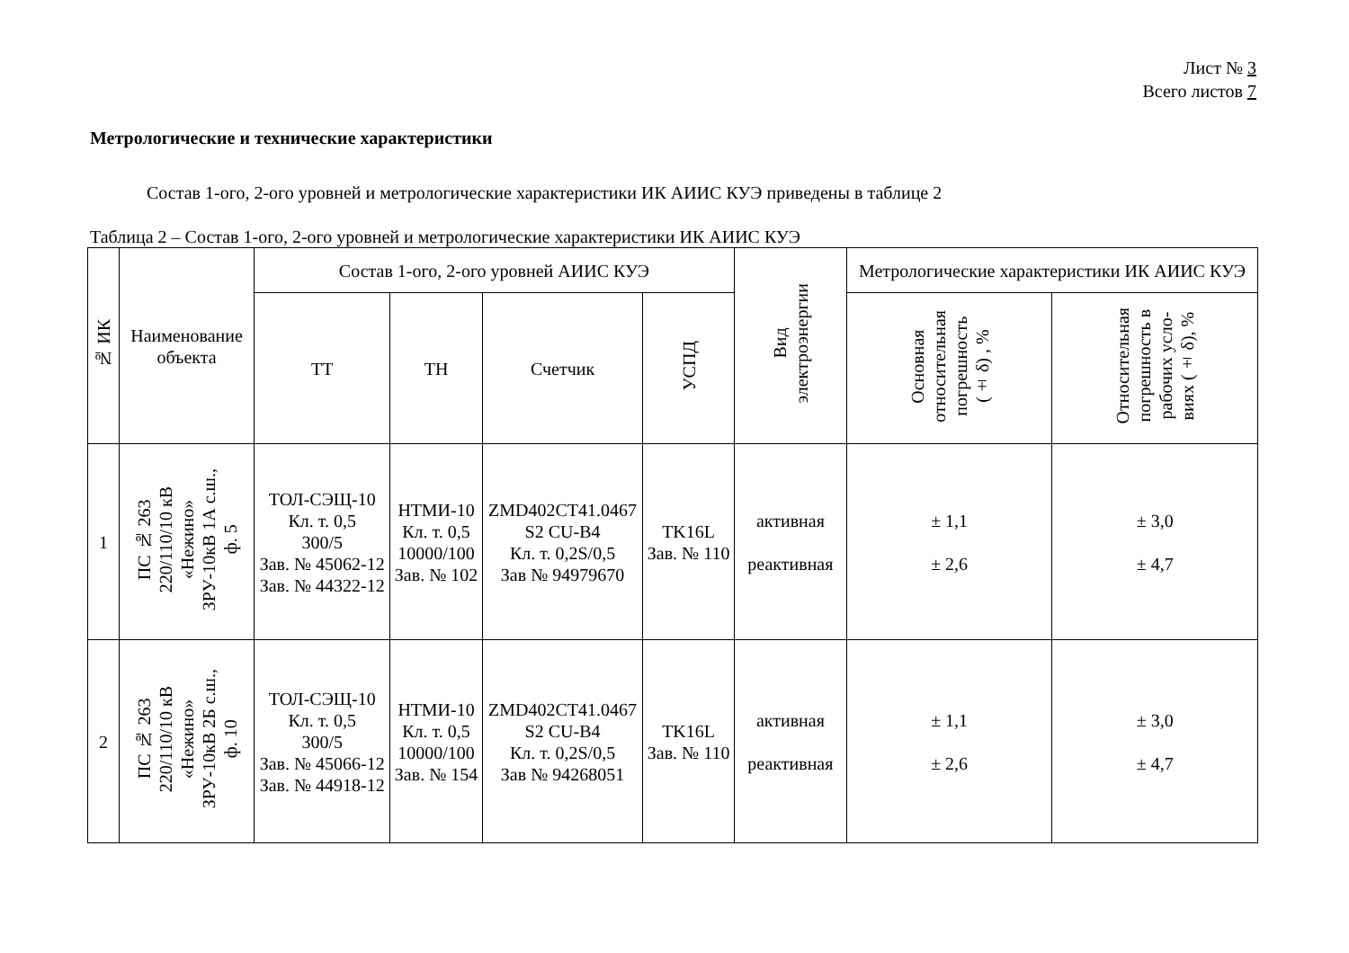Лист № 3
Всего листов 7
Метрологические и технические характеристики
Состав 1-ого, 2-ого уровней и метрологические характеристики ИК АИИС КУЭ приведены в таблице 2
Таблица 2 – Состав 1-ого, 2-ого уровней и метрологические характеристики ИК АИИС КУЭ
| № ИК | Наименование объекта | Состав 1-ого, 2-ого уровней АИИС КУЭ | | | | Вид электроэнергии | Метрологические характеристики ИК АИИС КУЭ | |
| --- | --- | --- | --- | --- | --- | --- | --- | --- |
| | | ТТ | ТН | Счетчик | УСПД | | Основная относительная погрешность (± δ) , % | Относительная погрешность в рабочих усло- виях (± δ), % |
| 1 | ПС № 263 220/110/10 кВ «Нежино» ЗРУ-10кВ 1А с.ш., ф. 5 | ТОЛ-СЭЩ-10 Кл. т. 0,5 300/5 Зав. № 45062-12 Зав. № 44322-12 | НТМИ-10 Кл. т. 0,5 10000/100 Зав. № 102 | ZMD402CT41.0467 S2 CU-B4 Кл. т. 0,2S/0,5 Зав № 94979670 | TK16L Зав. № 110 | активная реактивная | ± 1,1 ± 2,6 | ± 3,0 ± 4,7 |
| 2 | ПС № 263 220/110/10 кВ «Нежино» ЗРУ-10кВ 2Б с.ш., ф. 10 | ТОЛ-СЭЩ-10 Кл. т. 0,5 300/5 Зав. № 45066-12 Зав. № 44918-12 | НТМИ-10 Кл. т. 0,5 10000/100 Зав. № 154 | ZMD402CT41.0467 S2 CU-B4 Кл. т. 0,2S/0,5 Зав № 94268051 | TK16L Зав. № 110 | активная реактивная | ± 1,1 ± 2,6 | ± 3,0 ± 4,7 |